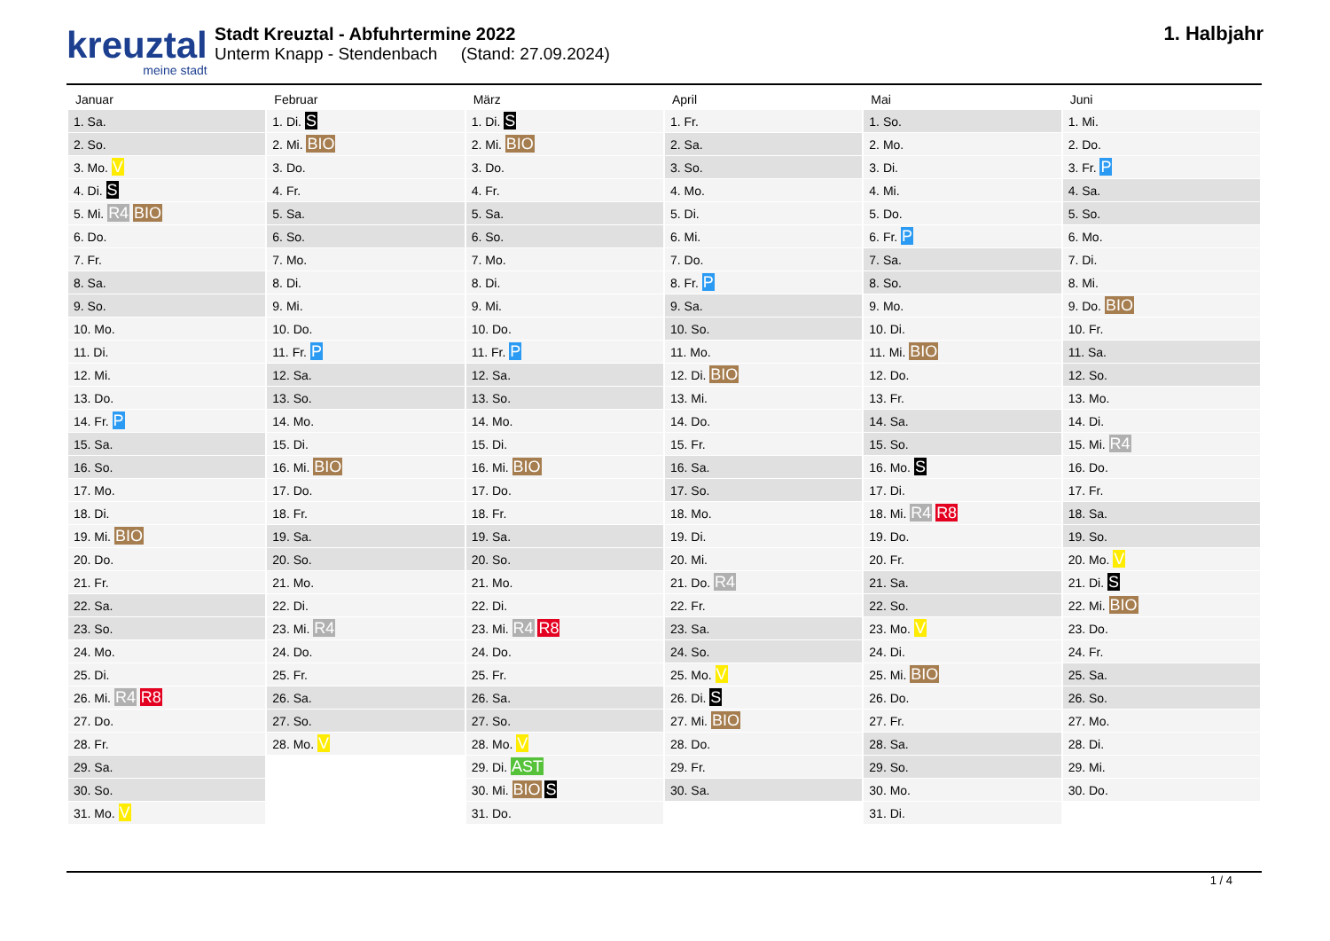kreuztal
meine stadt
Stadt Kreuztal - Abfuhrtermine 2022
Unterm Knapp - Stendenbach (Stand: 27.09.2024)
1. Halbjahr
| Januar | Februar | März | April | Mai | Juni |
| --- | --- | --- | --- | --- | --- |
| 1. Sa. | 1. Di. S | 1. Di. S | 1. Fr. | 1. So. | 1. Mi. |
| 2. So. | 2. Mi. BIO | 2. Mi. BIO | 2. Sa. | 2. Mo. | 2. Do. |
| 3. Mo. V | 3. Do. | 3. Do. | 3. So. | 3. Di. | 3. Fr. P |
| 4. Di. S | 4. Fr. | 4. Fr. | 4. Mo. | 4. Mi. | 4. Sa. |
| 5. Mi. R4 BIO | 5. Sa. | 5. Sa. | 5. Di. | 5. Do. | 5. So. |
| 6. Do. | 6. So. | 6. So. | 6. Mi. | 6. Fr. P | 6. Mo. |
| 7. Fr. | 7. Mo. | 7. Mo. | 7. Do. | 7. Sa. | 7. Di. |
| 8. Sa. | 8. Di. | 8. Di. | 8. Fr. P | 8. So. | 8. Mi. |
| 9. So. | 9. Mi. | 9. Mi. | 9. Sa. | 9. Mo. | 9. Do. BIO |
| 10. Mo. | 10. Do. | 10. Do. | 10. So. | 10. Di. | 10. Fr. |
| 11. Di. | 11. Fr. P | 11. Fr. P | 11. Mo. | 11. Mi. BIO | 11. Sa. |
| 12. Mi. | 12. Sa. | 12. Sa. | 12. Di. BIO | 12. Do. | 12. So. |
| 13. Do. | 13. So. | 13. So. | 13. Mi. | 13. Fr. | 13. Mo. |
| 14. Fr. P | 14. Mo. | 14. Mo. | 14. Do. | 14. Sa. | 14. Di. |
| 15. Sa. | 15. Di. | 15. Di. | 15. Fr. | 15. So. | 15. Mi. R4 |
| 16. So. | 16. Mi. BIO | 16. Mi. BIO | 16. Sa. | 16. Mo. S | 16. Do. |
| 17. Mo. | 17. Do. | 17. Do. | 17. So. | 17. Di. | 17. Fr. |
| 18. Di. | 18. Fr. | 18. Fr. | 18. Mo. | 18. Mi. R4 R8 | 18. Sa. |
| 19. Mi. BIO | 19. Sa. | 19. Sa. | 19. Di. | 19. Do. | 19. So. |
| 20. Do. | 20. So. | 20. So. | 20. Mi. | 20. Fr. | 20. Mo. V |
| 21. Fr. | 21. Mo. | 21. Mo. | 21. Do. R4 | 21. Sa. | 21. Di. S |
| 22. Sa. | 22. Di. | 22. Di. | 22. Fr. | 22. So. | 22. Mi. BIO |
| 23. So. | 23. Mi. R4 | 23. Mi. R4 R8 | 23. Sa. | 23. Mo. V | 23. Do. |
| 24. Mo. | 24. Do. | 24. Do. | 24. So. | 24. Di. | 24. Fr. |
| 25. Di. | 25. Fr. | 25. Fr. | 25. Mo. V | 25. Mi. BIO | 25. Sa. |
| 26. Mi. R4 R8 | 26. Sa. | 26. Sa. | 26. Di. S | 26. Do. | 26. So. |
| 27. Do. | 27. So. | 27. So. | 27. Mi. BIO | 27. Fr. | 27. Mo. |
| 28. Fr. | 28. Mo. V | 28. Mo. V | 28. Do. | 28. Sa. | 28. Di. |
| 29. Sa. | | 29. Di. AST | 29. Fr. | 29. So. | 29. Mi. |
| 30. So. | | 30. Mi. BIO S | 30. Sa. | 30. Mo. | 30. Do. |
| 31. Mo. V | | 31. Do. | | 31. Di. | |
1 / 4